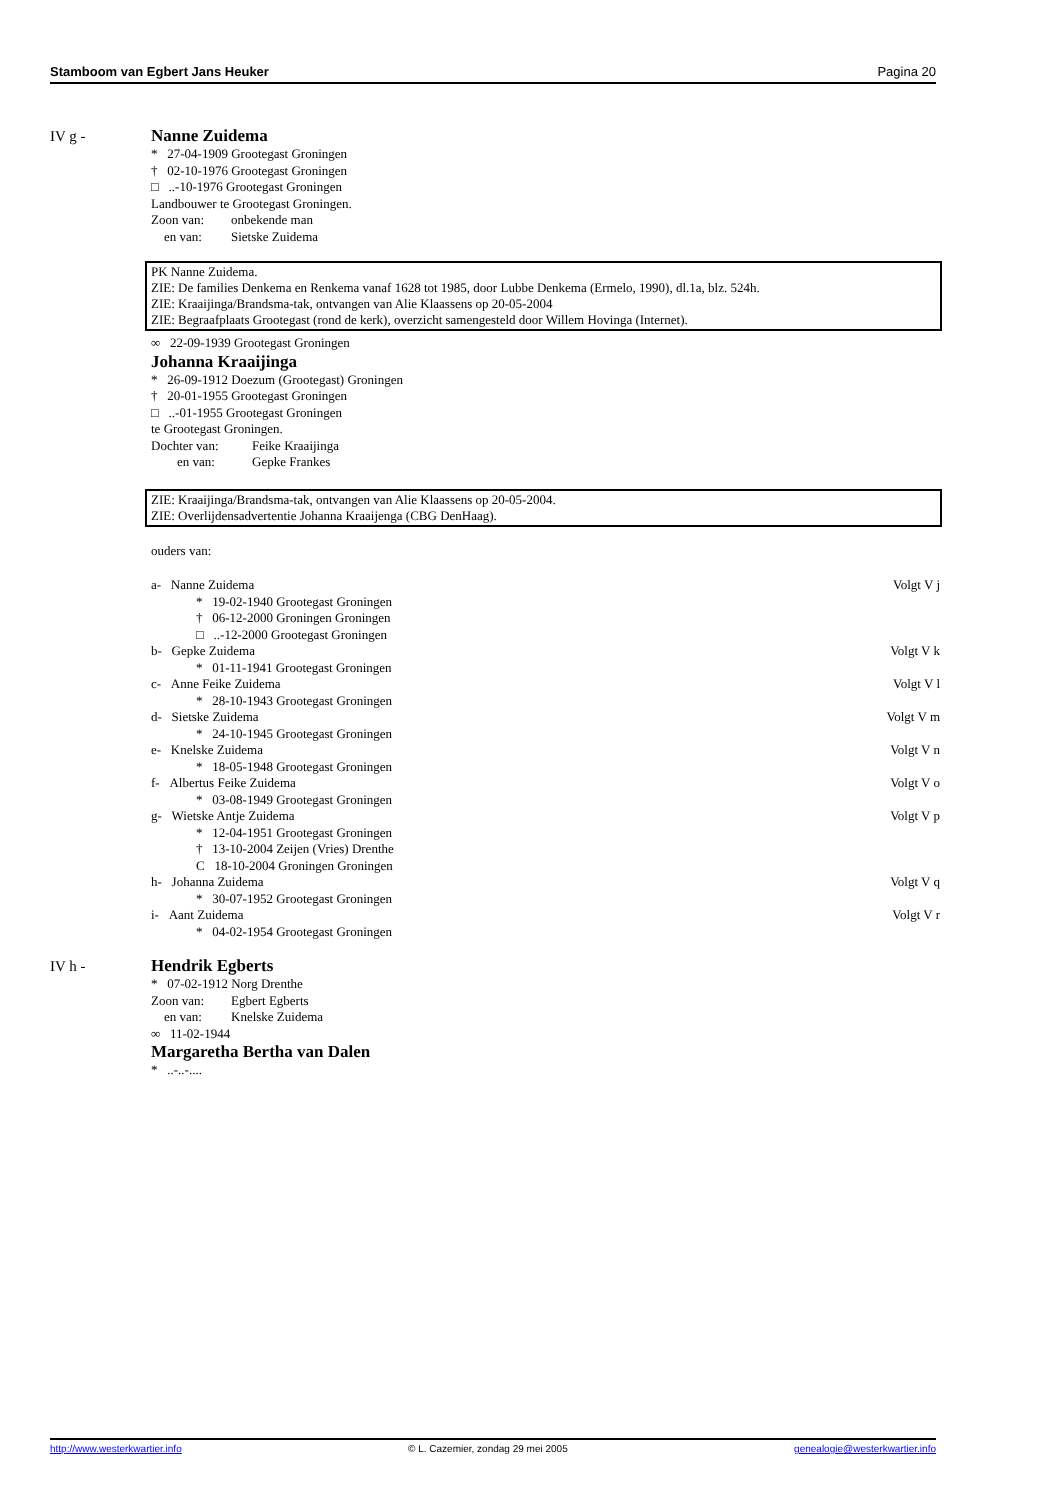Stamboom van Egbert Jans Heuker Pagina 20
IV g - Nanne Zuidema
* 27-04-1909 Grootegast Groningen
† 02-10-1976 Grootegast Groningen
□ ..-10-1976 Grootegast Groningen
Landbouwer te Grootegast Groningen.
Zoon van: onbekende man
en van: Sietske Zuidema
PK Nanne Zuidema.
ZIE: De families Denkema en Renkema vanaf 1628 tot 1985, door Lubbe Denkema (Ermelo, 1990), dl.1a, blz. 524h.
ZIE: Kraaijinga/Brandsma-tak, ontvangen van Alie Klaassens op 20-05-2004
ZIE: Begraafplaats Grootegast (rond de kerk), overzicht samengesteld door Willem Hovinga (Internet).
∞ 22-09-1939 Grootegast Groningen
Johanna Kraaijinga
* 26-09-1912 Doezum (Grootegast) Groningen
† 20-01-1955 Grootegast Groningen
□ ..-01-1955 Grootegast Groningen
te Grootegast Groningen.
Dochter van: Feike Kraaijinga
en van: Gepke Frankes
ZIE: Kraaijinga/Brandsma-tak, ontvangen van Alie Klaassens op 20-05-2004.
ZIE: Overlijdensadvertentie Johanna Kraaijenga (CBG DenHaag).
ouders van:
a- Nanne Zuidema Volgt V j
* 19-02-1940 Grootegast Groningen
† 06-12-2000 Groningen Groningen
□ ..-12-2000 Grootegast Groningen
b- Gepke Zuidema Volgt V k
* 01-11-1941 Grootegast Groningen
c- Anne Feike Zuidema Volgt V l
* 28-10-1943 Grootegast Groningen
d- Sietske Zuidema Volgt V m
* 24-10-1945 Grootegast Groningen
e- Knelske Zuidema Volgt V n
* 18-05-1948 Grootegast Groningen
f- Albertus Feike Zuidema Volgt V o
* 03-08-1949 Grootegast Groningen
g- Wietske Antje Zuidema Volgt V p
* 12-04-1951 Grootegast Groningen
† 13-10-2004 Zeijen (Vries) Drenthe
C 18-10-2004 Groningen Groningen
h- Johanna Zuidema Volgt V q
* 30-07-1952 Grootegast Groningen
i- Aant Zuidema Volgt V r
* 04-02-1954 Grootegast Groningen
IV h - Hendrik Egberts
* 07-02-1912 Norg Drenthe
Zoon van: Egbert Egberts
en van: Knelske Zuidema
∞ 11-02-1944
Margaretha Bertha van Dalen
* ..-..-....
http://www.westerkwartier.info © L. Cazemier, zondag 29 mei 2005 genealogie@westerkwartier.info